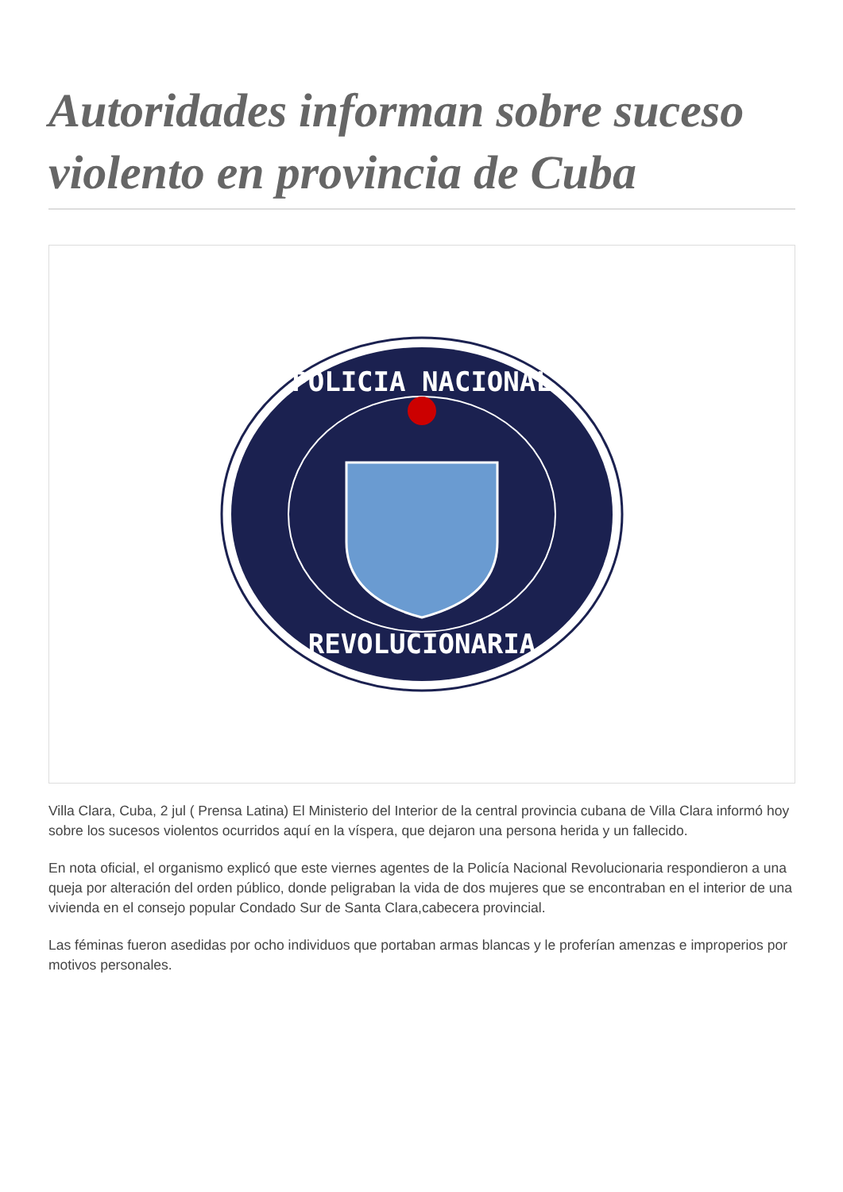Autoridades informan sobre suceso violento en provincia de Cuba
POLICIA NACIONAL
REVOLUCIONARIA
Villa Clara, Cuba, 2 jul ( Prensa Latina) El Ministerio del Interior de la central provincia cubana de Villa Clara informó hoy sobre los sucesos violentos ocurridos aquí en la víspera, que dejaron una persona herida y un fallecido.
En nota oficial, el organismo explicó que este viernes agentes de la Policía Nacional Revolucionaria respondieron a una queja por alteración del orden público, donde peligraban la vida de dos mujeres que se encontraban en el interior de una vivienda en el consejo popular Condado Sur de Santa Clara,cabecera provincial.
Las féminas fueron asedidas por ocho individuos que portaban armas blancas y le proferían amenzas e improperios por motivos personales.